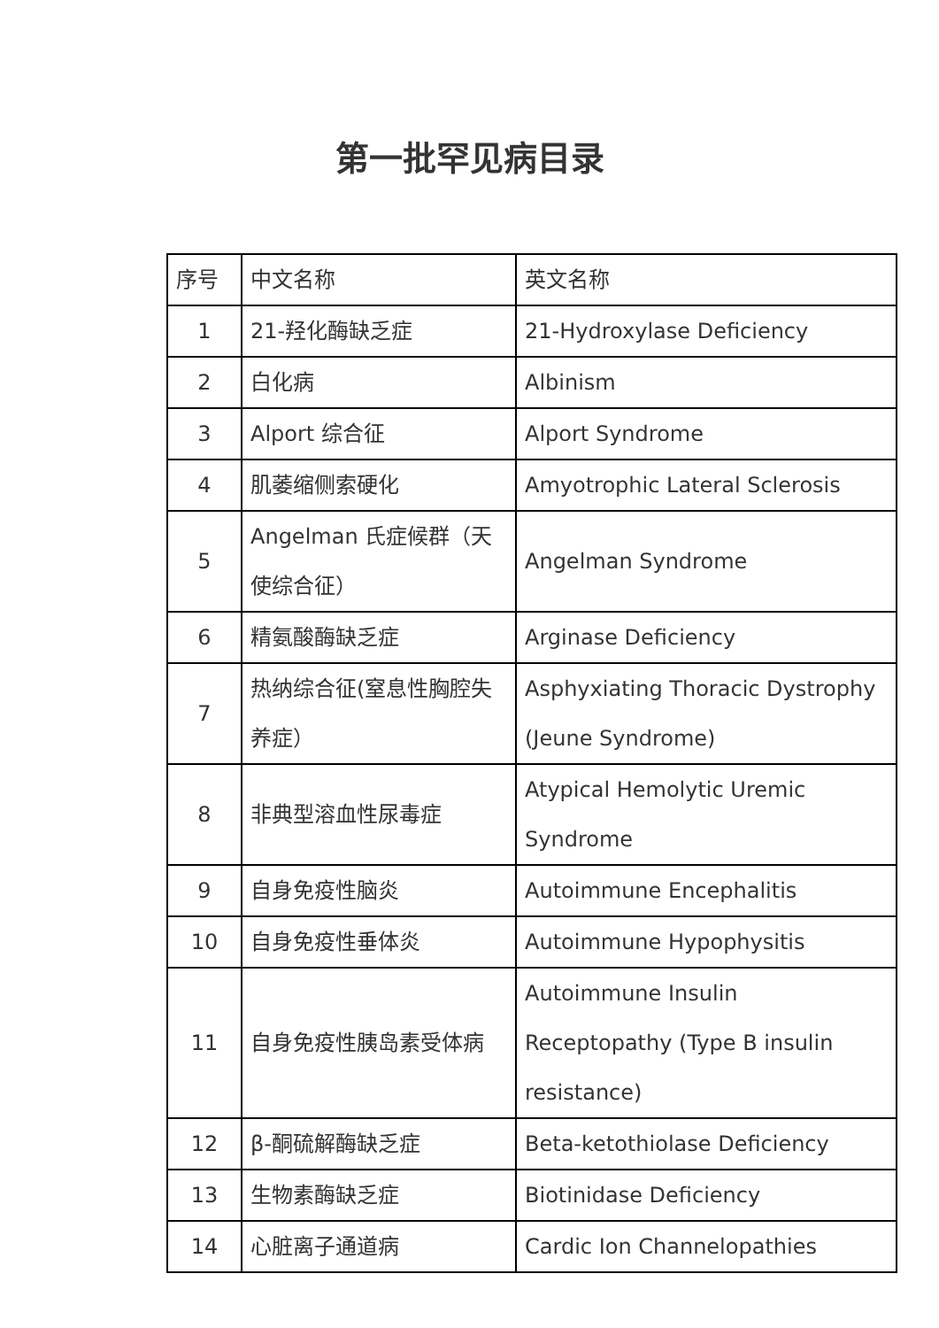第一批罕见病目录
| 序号 | 中文名称 | 英文名称 |
| 1 | 21-羟化酶缺乏症 | 21-Hydroxylase Deficiency |
| 2 | 白化病 | Albinism |
| 3 | Alport 综合征 | Alport Syndrome |
| 4 | 肌萎缩侧索硬化 | Amyotrophic Lateral Sclerosis |
| 5 | Angelman 氏症候群（天使综合征） | Angelman Syndrome |
| 6 | 精氨酸酶缺乏症 | Arginase Deficiency |
| 7 | 热纳综合征(窒息性胸腔失养症） | Asphyxiating Thoracic Dystrophy (Jeune Syndrome) |
| 8 | 非典型溶血性尿毒症 | Atypical Hemolytic Uremic Syndrome |
| 9 | 自身免疫性脑炎 | Autoimmune Encephalitis |
| 10 | 自身免疫性垂体炎 | Autoimmune Hypophysitis |
| 11 | 自身免疫性胰岛素受体病 | Autoimmune Insulin Receptopathy (Type B insulin resistance) |
| 12 | β-酮硫解酶缺乏症 | Beta-ketothiolase Deficiency |
| 13 | 生物素酶缺乏症 | Biotinidase Deficiency |
| 14 | 心脏离子通道病 | Cardic Ion Channelopathies |